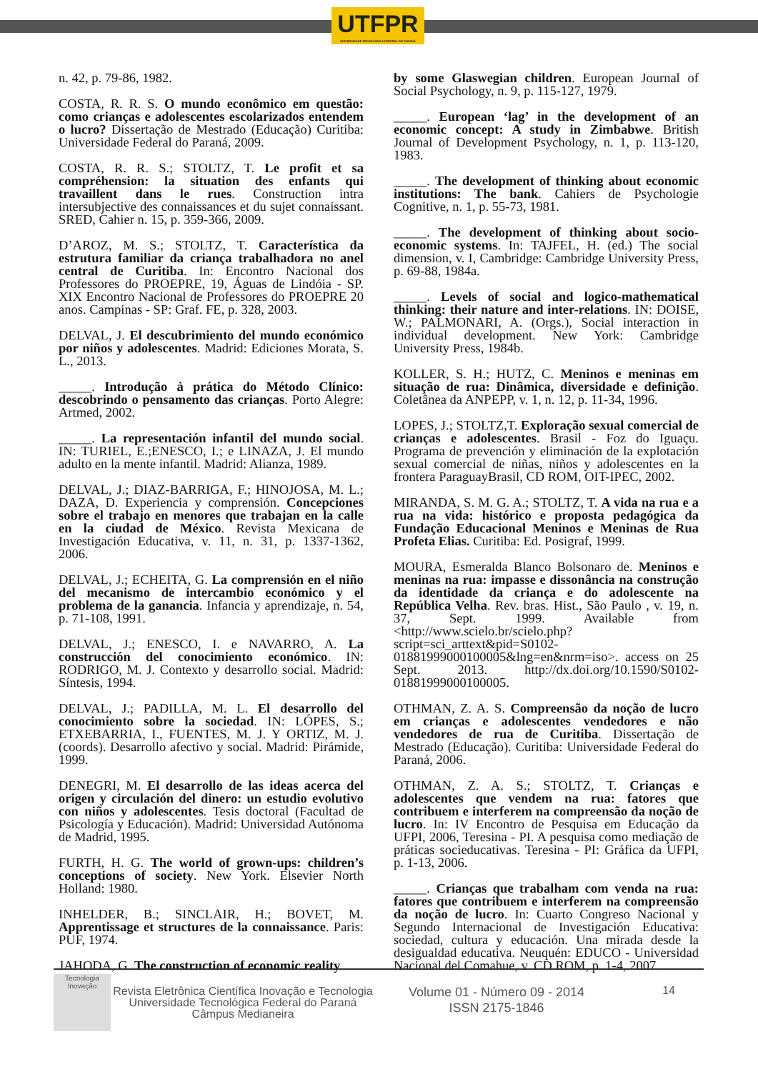UTFPR
UNIVERSIDADE TECNOLÓGICA FEDERAL DO PARANÁ
n. 42, p. 79-86, 1982.
COSTA, R. R. S. O mundo econômico em questão: como crianças e adolescentes escolarizados entendem o lucro? Dissertação de Mestrado (Educação) Curitiba: Universidade Federal do Paraná, 2009.
COSTA, R. R. S.; STOLTZ, T. Le profit et sa compréhension: la situation des enfants qui travaillent dans le rues. Construction intra intersubjective des connaissances et du sujet connaissant. SRED, Cahier n. 15, p. 359-366, 2009.
D’AROZ, M. S.; STOLTZ, T. Característica da estrutura familiar da criança trabalhadora no anel central de Curitiba. In: Encontro Nacional dos Professores do PROEPRE, 19, Águas de Lindóia - SP. XIX Encontro Nacional de Professores do PROEPRE 20 anos. Campinas - SP: Graf. FE, p. 328, 2003.
DELVAL, J. El descubrimiento del mundo económico por niños y adolescentes. Madrid: Ediciones Morata, S. L., 2013.
_____. Introdução à prática do Método Clínico: descobrindo o pensamento das crianças. Porto Alegre: Artmed, 2002.
_____. La representación infantil del mundo social. IN: TURIEL, E.;ENESCO, I.; e LINAZA, J. El mundo adulto en la mente infantil. Madrid: Alianza, 1989.
DELVAL, J.; DIAZ-BARRIGA, F.; HINOJOSA, M. L.; DAZA, D. Experiencia y comprensión. Concepciones sobre el trabajo en menores que trabajan en la calle en la ciudad de México. Revista Mexicana de Investigación Educativa, v. 11, n. 31, p. 1337-1362, 2006.
DELVAL, J.; ECHEITA, G. La comprensión en el niño del mecanismo de intercambio económico y el problema de la ganancia. Infancia y aprendizaje, n. 54, p. 71-108, 1991.
DELVAL, J.; ENESCO, I. e NAVARRO, A. La construcción del conocimiento económico. IN: RODRIGO, M. J. Contexto y desarrollo social. Madrid: Síntesis, 1994.
DELVAL, J.; PADILLA, M. L. El desarrollo del conocimiento sobre la sociedad. IN: LÓPES, S.; ETXEBARRIA, I., FUENTES, M. J. Y ORTIZ, M. J. (coords). Desarrollo afectivo y social. Madrid: Pirámide, 1999.
DENEGRI, M. El desarrollo de las ideas acerca del origen y circulación del dinero: un estudio evolutivo con niños y adolescentes. Tesis doctoral (Facultad de Psicología y Educación). Madrid: Universidad Autónoma de Madrid, 1995.
FURTH, H. G. The world of grown-ups: children’s conceptions of society. New York. Elsevier North Holland: 1980.
INHELDER, B.; SINCLAIR, H.; BOVET, M. Apprentissage et structures de la connaissance. Paris: PUF, 1974.
JAHODA, G. The construction of economic reality
by some Glaswegian children. European Journal of Social Psychology, n. 9, p. 115-127, 1979.
_____. European ‘lag’ in the development of an economic concept: A study in Zimbabwe. British Journal of Development Psychology, n. 1, p. 113-120, 1983.
_____. The development of thinking about economic institutions: The bank. Cahiers de Psychologie Cognitive, n. 1, p. 55-73, 1981.
_____. The development of thinking about socio-economic systems. In: TAJFEL, H. (ed.) The social dimension, v. I, Cambridge: Cambridge University Press, p. 69-88, 1984a.
_____. Levels of social and logico-mathematical thinking: their nature and inter-relations. IN: DOISE, W.; PALMONARI, A. (Orgs.), Social interaction in individual development. New York: Cambridge University Press, 1984b.
KOLLER, S. H.; HUTZ, C. Meninos e meninas em situação de rua: Dinâmica, diversidade e definição. Coletânea da ANPEPP, v. 1, n. 12, p. 11-34, 1996.
LOPES, J.; STOLTZ,T. Exploração sexual comercial de crianças e adolescentes. Brasil - Foz do Iguaçu. Programa de prevención y eliminación de la explotación sexual comercial de niñas, niños y adolescentes en la frontera ParaguayBrasil, CD ROM, OIT-IPEC, 2002.
MIRANDA, S. M. G. A.; STOLTZ, T. A vida na rua e a rua na vida: histórico e proposta pedagógica da Fundação Educacional Meninos e Meninas de Rua Profeta Elias. Curitiba: Ed. Posigraf, 1999.
MOURA, Esmeralda Blanco Bolsonaro de. Meninos e meninas na rua: impasse e dissonância na construção da identidade da criança e do adolescente na República Velha. Rev. bras. Hist., São Paulo , v. 19, n. 37, Sept. 1999. Available from <http://www.scielo.br/scielo.php?script=sci_arttext&pid=S0102-01881999000100005&lng=en&nrm=iso>. access on 25 Sept. 2013. http://dx.doi.org/10.1590/S0102-01881999000100005.
OTHMAN, Z. A. S. Compreensão da noção de lucro em crianças e adolescentes vendedores e não vendedores de rua de Curitiba. Dissertação de Mestrado (Educação). Curitiba: Universidade Federal do Paraná, 2006.
OTHMAN, Z. A. S.; STOLTZ, T. Crianças e adolescentes que vendem na rua: fatores que contribuem e interferem na compreensão da noção de lucro. In: IV Encontro de Pesquisa em Educação da UFPI, 2006, Teresina - PI. A pesquisa como mediação de práticas socieducativas. Teresina - PI: Gráfica da UFPI, p. 1-13, 2006.
_____. Crianças que trabalham com venda na rua: fatores que contribuem e interferem na compreensão da noção de lucro. In: Cuarto Congreso Nacional y Segundo Internacional de Investigación Educativa: sociedad, cultura y educación. Una mirada desde la desigualdad educativa. Neuquén: EDUCO - Universidad Nacional del Comahue, v. CD ROM, p. 1-4, 2007.
Tecnologia
Inovação
Revista Eletrônica Científica Inovação e Tecnologia
Universidade Tecnológica Federal do Paraná
Câmpus Medianeira
Volume 01 - Número 09 - 2014
ISSN 2175-1846
14